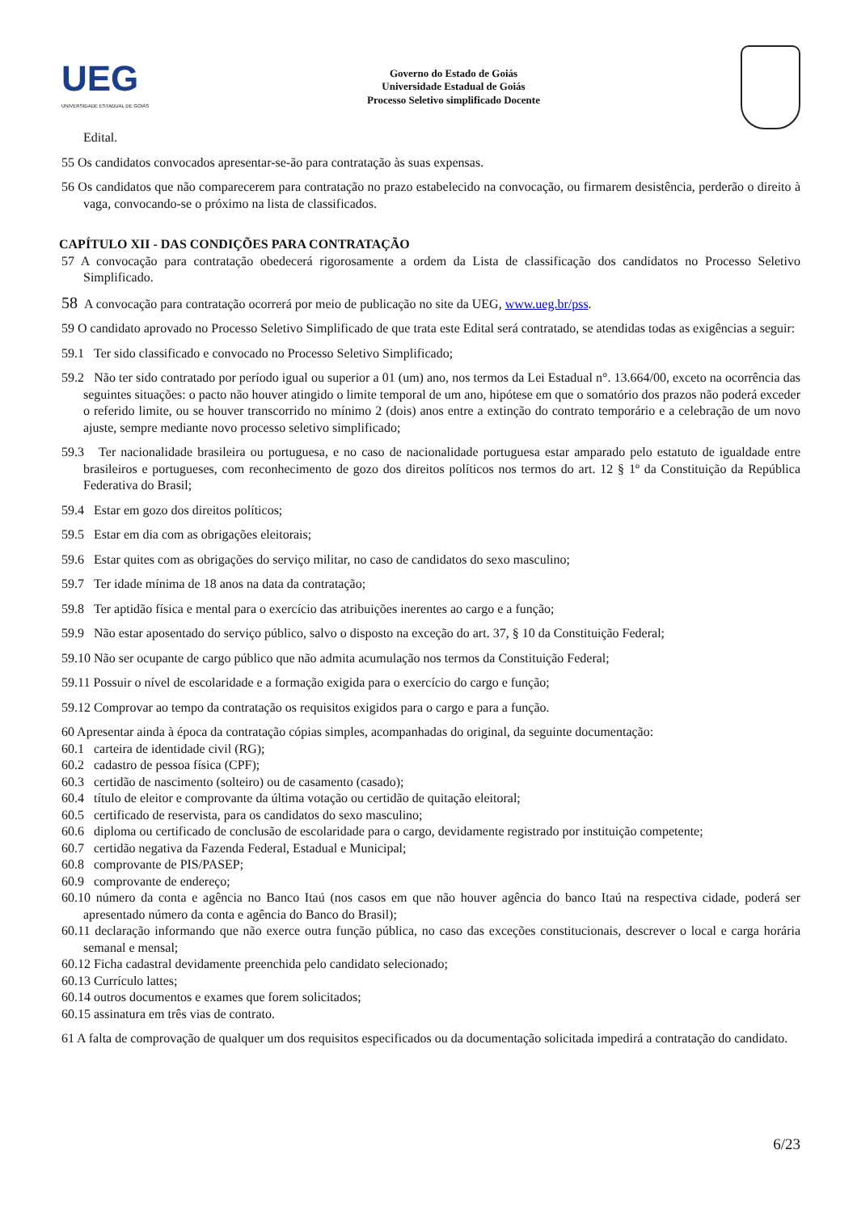UEG
UNIVERSIDADE ESTADUAL DE GOIÁS
Governo do Estado de Goiás
Universidade Estadual de Goiás
Processo Seletivo simplificado Docente
Edital.
55 Os candidatos convocados apresentar-se-ão para contratação às suas expensas.
56 Os candidatos que não comparecerem para contratação no prazo estabelecido na convocação, ou firmarem desistência, perderão o direito à vaga, convocando-se o próximo na lista de classificados.
CAPÍTULO XII - DAS CONDIÇÕES PARA CONTRATAÇÃO
57 A convocação para contratação obedecerá rigorosamente a ordem da Lista de classificação dos candidatos no Processo Seletivo Simplificado.
58 A convocação para contratação ocorrerá por meio de publicação no site da UEG, www.ueg.br/pss.
59 O candidato aprovado no Processo Seletivo Simplificado de que trata este Edital será contratado, se atendidas todas as exigências a seguir:
59.1 Ter sido classificado e convocado no Processo Seletivo Simplificado;
59.2 Não ter sido contratado por período igual ou superior a 01 (um) ano, nos termos da Lei Estadual n°. 13.664/00, exceto na ocorrência das seguintes situações: o pacto não houver atingido o limite temporal de um ano, hipótese em que o somatório dos prazos não poderá exceder o referido limite, ou se houver transcorrido no mínimo 2 (dois) anos entre a extinção do contrato temporário e a celebração de um novo ajuste, sempre mediante novo processo seletivo simplificado;
59.3 Ter nacionalidade brasileira ou portuguesa, e no caso de nacionalidade portuguesa estar amparado pelo estatuto de igualdade entre brasileiros e portugueses, com reconhecimento de gozo dos direitos políticos nos termos do art. 12 § 1º da Constituição da República Federativa do Brasil;
59.4 Estar em gozo dos direitos políticos;
59.5 Estar em dia com as obrigações eleitorais;
59.6 Estar quites com as obrigações do serviço militar, no caso de candidatos do sexo masculino;
59.7 Ter idade mínima de 18 anos na data da contratação;
59.8 Ter aptidão física e mental para o exercício das atribuições inerentes ao cargo e a função;
59.9 Não estar aposentado do serviço público, salvo o disposto na exceção do art. 37, § 10 da Constituição Federal;
59.10 Não ser ocupante de cargo público que não admita acumulação nos termos da Constituição Federal;
59.11 Possuir o nível de escolaridade e a formação exigida para o exercício do cargo e função;
59.12 Comprovar ao tempo da contratação os requisitos exigidos para o cargo e para a função.
60 Apresentar ainda à época da contratação cópias simples, acompanhadas do original, da seguinte documentação:
60.1 carteira de identidade civil (RG);
60.2 cadastro de pessoa física (CPF);
60.3 certidão de nascimento (solteiro) ou de casamento (casado);
60.4 título de eleitor e comprovante da última votação ou certidão de quitação eleitoral;
60.5 certificado de reservista, para os candidatos do sexo masculino;
60.6 diploma ou certificado de conclusão de escolaridade para o cargo, devidamente registrado por instituição competente;
60.7 certidão negativa da Fazenda Federal, Estadual e Municipal;
60.8 comprovante de PIS/PASEP;
60.9 comprovante de endereço;
60.10 número da conta e agência no Banco Itaú (nos casos em que não houver agência do banco Itaú na respectiva cidade, poderá ser apresentado número da conta e agência do Banco do Brasil);
60.11 declaração informando que não exerce outra função pública, no caso das exceções constitucionais, descrever o local e carga horária semanal e mensal;
60.12 Ficha cadastral devidamente preenchida pelo candidato selecionado;
60.13 Currículo lattes;
60.14 outros documentos e exames que forem solicitados;
60.15 assinatura em três vias de contrato.
61 A falta de comprovação de qualquer um dos requisitos especificados ou da documentação solicitada impedirá a contratação do candidato.
6/23